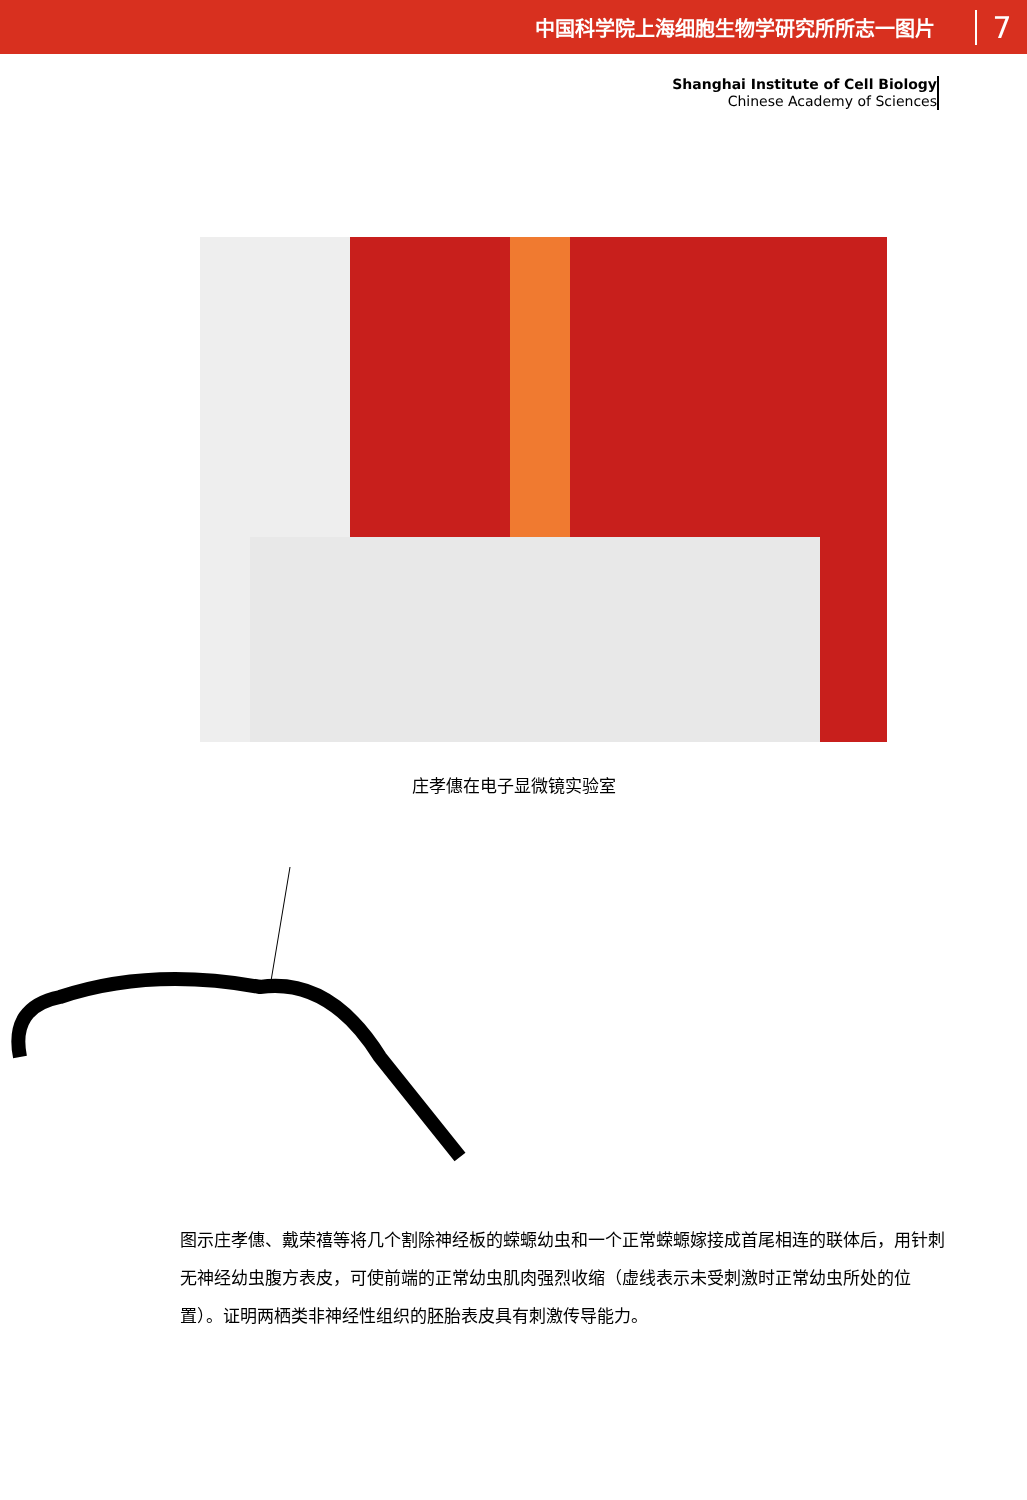中国科学院上海细胞生物学研究所所志一图片 7
Shanghai Institute of Cell Biology
Chinese Academy of Sciences
庄孝僡在电子显微镜实验室
图示庄孝僡、戴荣禧等将几个割除神经板的蝾螈幼虫和一个正常蝾螈嫁接成首尾相连的联体后，用针刺无神经幼虫腹方表皮，可使前端的正常幼虫肌肉强烈收缩（虚线表示未受刺激时正常幼虫所处的位置）。证明两栖类非神经性组织的胚胎表皮具有刺激传导能力。